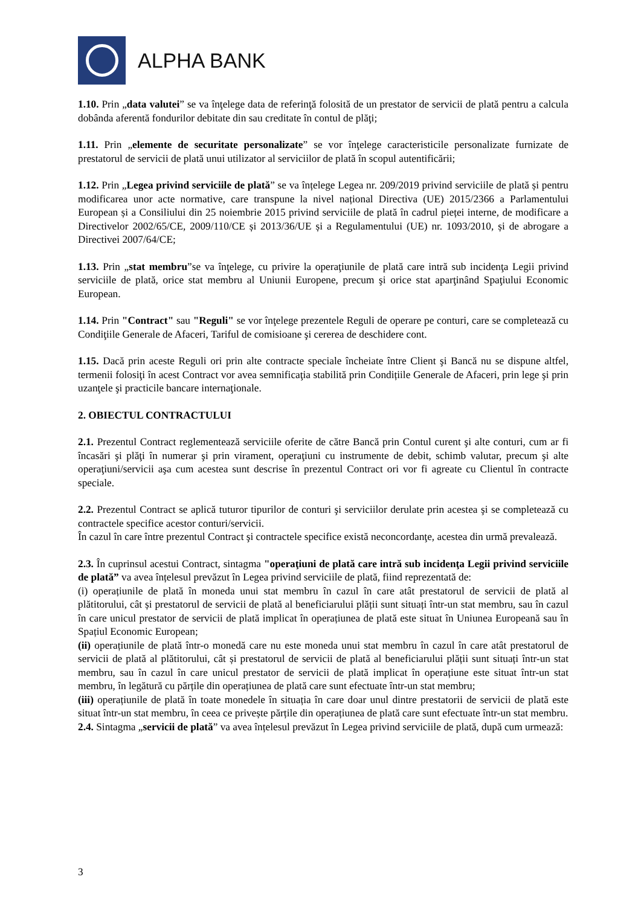ALPHA BANK
1.10. Prin „data valutei” se va înţelege data de referinţă folosită de un prestator de servicii de plată pentru a calcula dobânda aferentă fondurilor debitate din sau creditate în contul de plăţi;
1.11. Prin „elemente de securitate personalizate” se vor înţelege caracteristicile personalizate furnizate de prestatorul de servicii de plată unui utilizator al serviciilor de plată în scopul autentificării;
1.12. Prin „Legea privind serviciile de plată” se va înțelege Legea nr. 209/2019 privind serviciile de plată și pentru modificarea unor acte normative, care transpune la nivel național Directiva (UE) 2015/2366 a Parlamentului European și a Consiliului din 25 noiembrie 2015 privind serviciile de plată în cadrul pieței interne, de modificare a Directivelor 2002/65/CE, 2009/110/CE și 2013/36/UE și a Regulamentului (UE) nr. 1093/2010, și de abrogare a Directivei 2007/64/CE;
1.13. Prin „stat membru”se va înţelege, cu privire la operaţiunile de plată care intră sub incidenţa Legii privind serviciile de plată, orice stat membru al Uniunii Europene, precum şi orice stat aparţinând Spaţiului Economic European.
1.14. Prin "Contract" sau "Reguli" se vor înţelege prezentele Reguli de operare pe conturi, care se completează cu Condiţiile Generale de Afaceri, Tariful de comisioane şi cererea de deschidere cont.
1.15. Dacă prin aceste Reguli ori prin alte contracte speciale încheiate între Client şi Bancă nu se dispune altfel, termenii folosiţi în acest Contract vor avea semnificaţia stabilită prin Condițiile Generale de Afaceri, prin lege şi prin uzanţele şi practicile bancare internaţionale.
2. OBIECTUL CONTRACTULUI
2.1. Prezentul Contract reglementează serviciile oferite de către Bancă prin Contul curent şi alte conturi, cum ar fi încasări şi plăţi în numerar şi prin virament, operaţiuni cu instrumente de debit, schimb valutar, precum şi alte operaţiuni/servicii aşa cum acestea sunt descrise în prezentul Contract ori vor fi agreate cu Clientul în contracte speciale.
2.2. Prezentul Contract se aplică tuturor tipurilor de conturi şi serviciilor derulate prin acestea şi se completează cu contractele specifice acestor conturi/servicii.
În cazul în care între prezentul Contract şi contractele specifice există neconcordanţe, acestea din urmă prevalează.
2.3. În cuprinsul acestui Contract, sintagma "operaţiuni de plată care intră sub incidenţa Legii privind serviciile de plată” va avea înțelesul prevăzut în Legea privind serviciile de plată, fiind reprezentată de:
(i) operațiunile de plată în moneda unui stat membru în cazul în care atât prestatorul de servicii de plată al plătitorului, cât și prestatorul de servicii de plată al beneficiarului plății sunt situați într-un stat membru, sau în cazul în care unicul prestator de servicii de plată implicat în operațiunea de plată este situat în Uniunea Europeană sau în Spațiul Economic European;
(ii) operațiunile de plată într-o monedă care nu este moneda unui stat membru în cazul în care atât prestatorul de servicii de plată al plătitorului, cât și prestatorul de servicii de plată al beneficiarului plății sunt situați într-un stat membru, sau în cazul în care unicul prestator de servicii de plată implicat în operațiune este situat într-un stat membru, în legătură cu părțile din operațiunea de plată care sunt efectuate într-un stat membru;
(iii) operațiunile de plată în toate monedele în situația în care doar unul dintre prestatorii de servicii de plată este situat într-un stat membru, în ceea ce privește părțile din operațiunea de plată care sunt efectuate într-un stat membru.
2.4. Sintagma „servicii de plată” va avea înțelesul prevăzut în Legea privind serviciile de plată, după cum urmează:
3